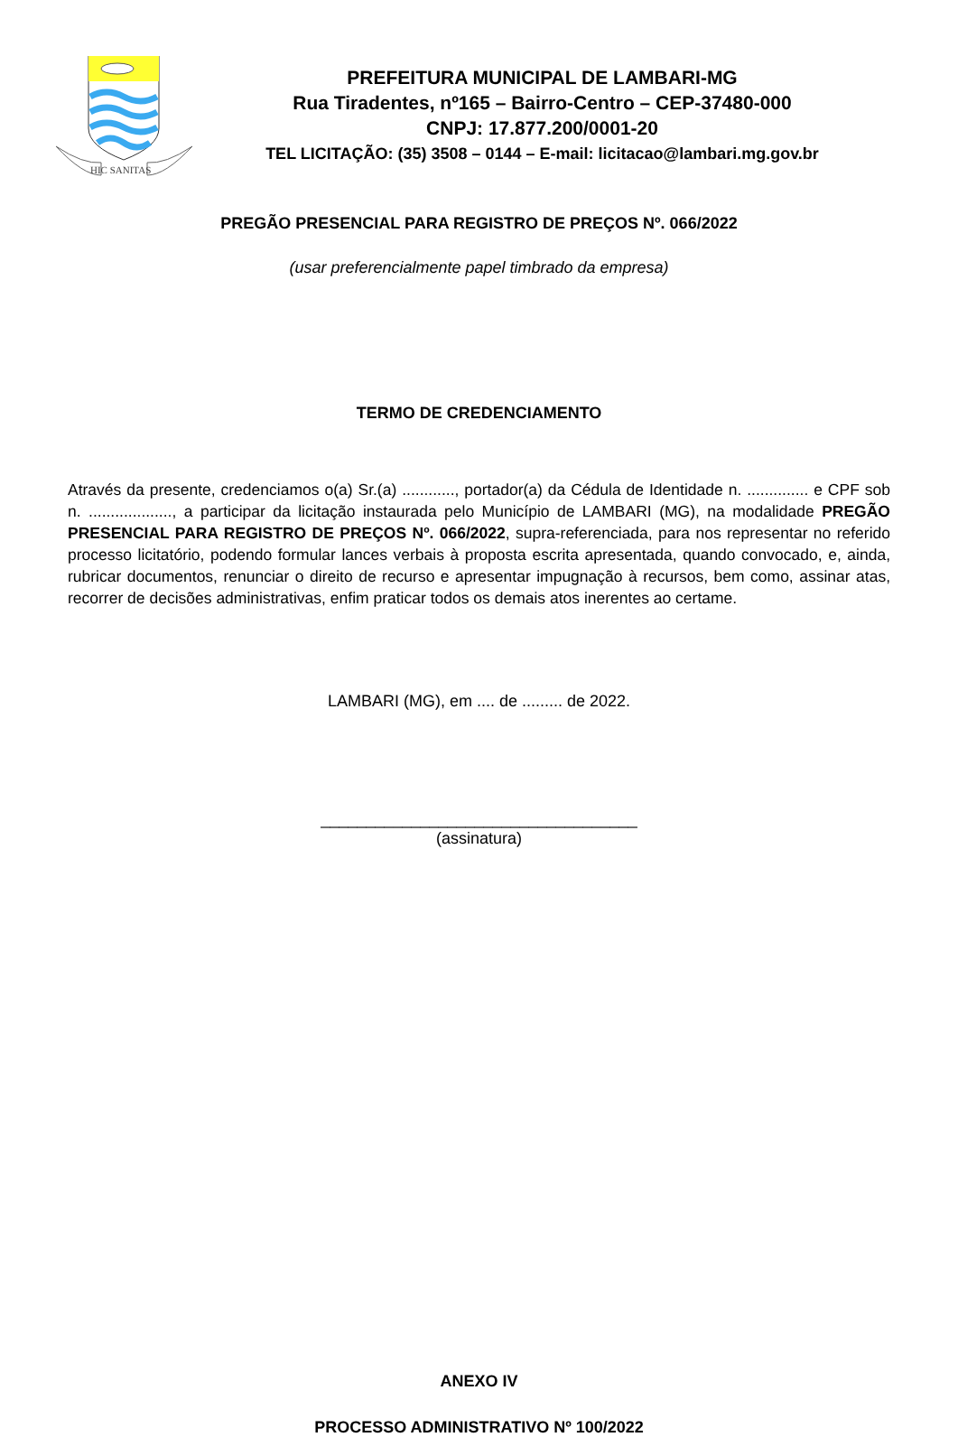HIC SANITAS
PREFEITURA MUNICIPAL DE LAMBARI-MG
Rua Tiradentes, nº165 – Bairro-Centro – CEP-37480-000
CNPJ: 17.877.200/0001-20
TEL LICITAÇÃO: (35) 3508 – 0144 – E-mail: licitacao@lambari.mg.gov.br
PREGÃO PRESENCIAL PARA REGISTRO DE PREÇOS Nº. 066/2022
(usar preferencialmente papel timbrado da empresa)
TERMO DE CREDENCIAMENTO
Através da presente, credenciamos o(a) Sr.(a) ............, portador(a) da Cédula de Identidade n. .............. e CPF sob n. ..................., a participar da licitação instaurada pelo Município de LAMBARI (MG), na modalidade PREGÃO PRESENCIAL PARA REGISTRO DE PREÇOS Nº. 066/2022, supra-referenciada, para nos representar no referido processo licitatório, podendo formular lances verbais à proposta escrita apresentada, quando convocado, e, ainda, rubricar documentos, renunciar o direito de recurso e apresentar impugnação à recursos, bem como, assinar atas, recorrer de decisões administrativas, enfim praticar todos os demais atos inerentes ao certame.
LAMBARI (MG), em .... de ......... de 2022.
___________________________________
(assinatura)
ANEXO IV
PROCESSO ADMINISTRATIVO Nº 100/2022